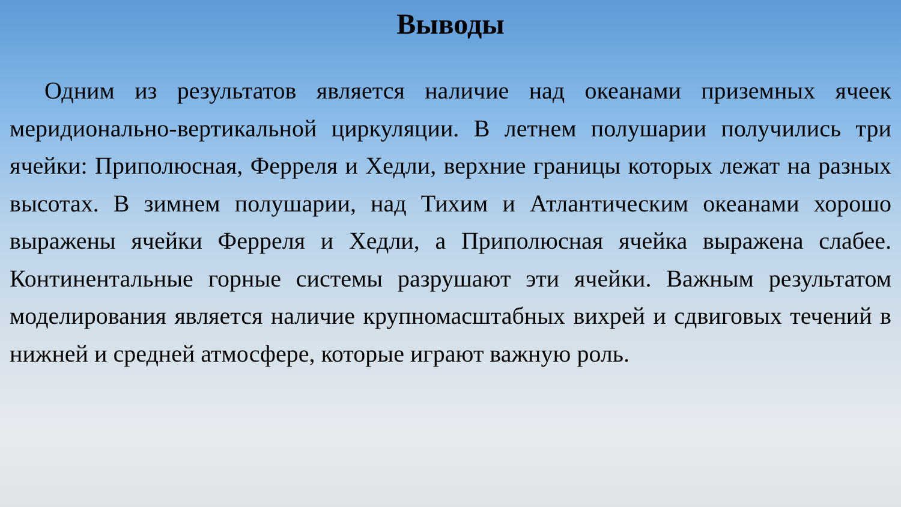Выводы
Одним из результатов является наличие над океанами приземных ячеек меридионально-вертикальной циркуляции. В летнем полушарии получились три ячейки: Приполюсная, Ферреля и Хедли, верхние границы которых лежат на разных высотах. В зимнем полушарии, над Тихим и Атлантическим океанами хорошо выражены ячейки Ферреля и Хедли, а Приполюсная ячейка выражена слабее. Континентальные горные системы разрушают эти ячейки. Важным результатом моделирования является наличие крупномасштабных вихрей и сдвиговых течений в нижней и средней атмосфере, которые играют важную роль.